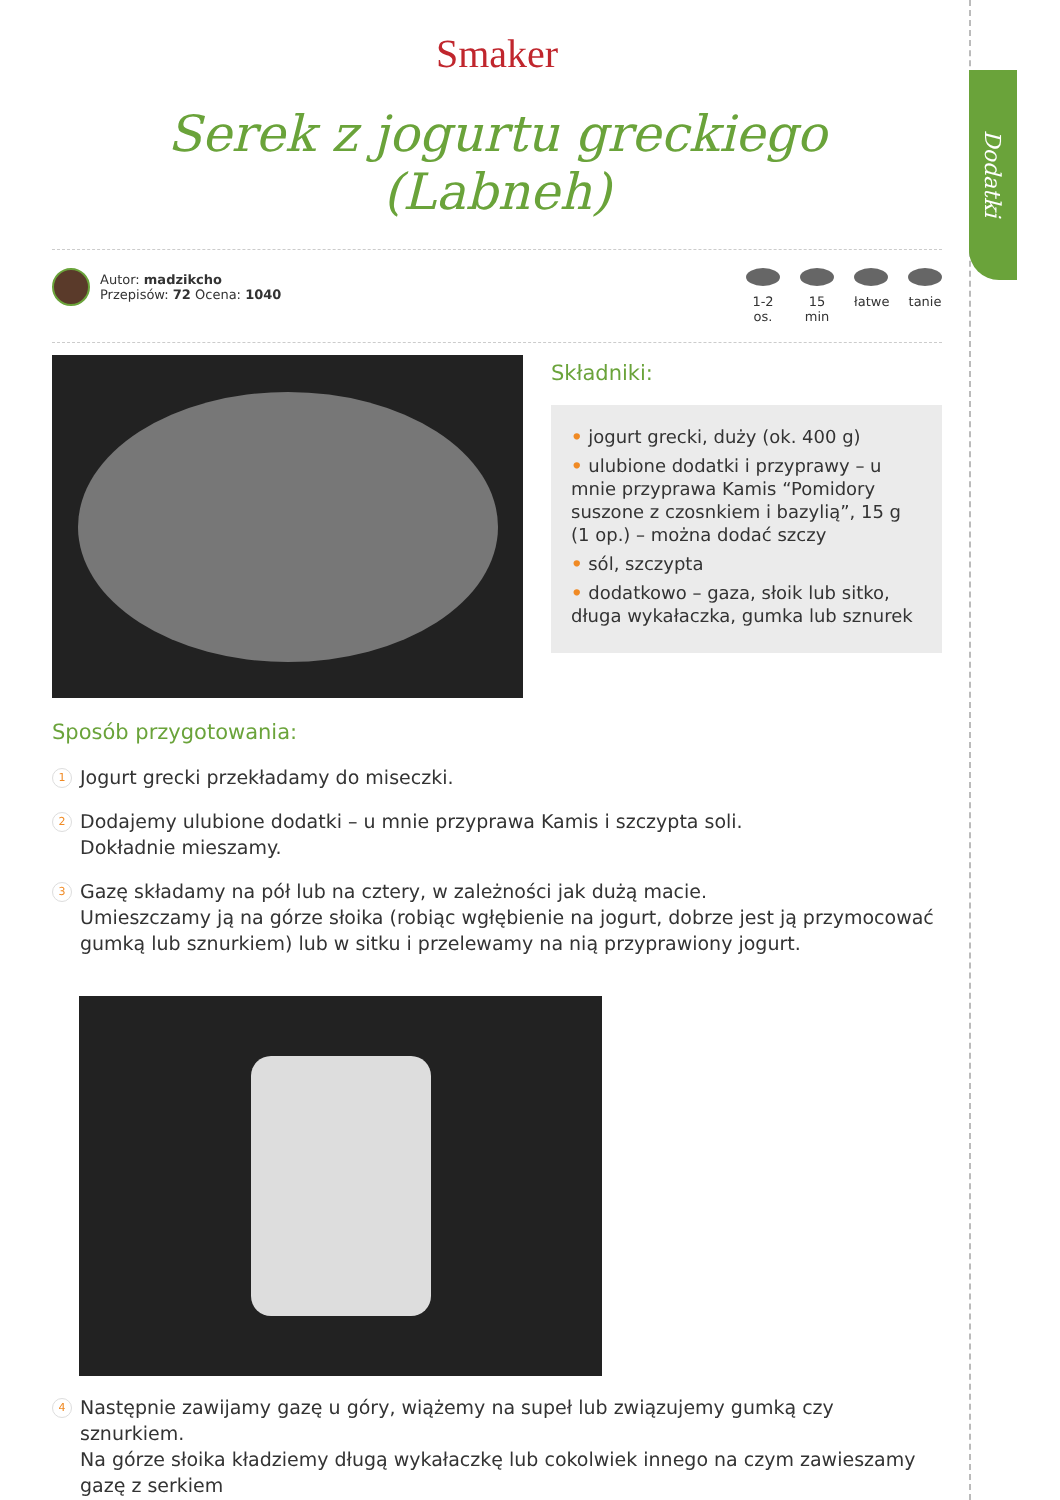Dodatki
Smaker
Serek z jogurtu greckiego (Labneh)
Autor: madzikcho
Przepisów: 72 Ocena: 1040
1-2 os.
15 min
łatwe
tanie
Składniki:
• jogurt grecki, duży (ok. 400 g)
• ulubione dodatki i przyprawy – u mnie przyprawa Kamis “Pomidory suszone z czosnkiem i bazylią”, 15 g (1 op.) – można dodać szczy
• sól, szczypta
• dodatkowo – gaza, słoik lub sitko, długa wykałaczka, gumka lub sznurek
Sposób przygotowania:
1 Jogurt grecki przekładamy do miseczki.
2 Dodajemy ulubione dodatki – u mnie przyprawa Kamis i szczypta soli.
Dokładnie mieszamy.
3 Gazę składamy na pół lub na cztery, w zależności jak dużą macie.
Umieszczamy ją na górze słoika (robiąc wgłębienie na jogurt, dobrze jest ją przymocować gumką lub sznurkiem) lub w sitku i przelewamy na nią przyprawiony jogurt.
4 Następnie zawijamy gazę u góry, wiążemy na supeł lub związujemy gumką czy sznurkiem.
Na górze słoika kładziemy długą wykałaczkę lub cokolwiek innego na czym zawieszamy gazę z serkiem